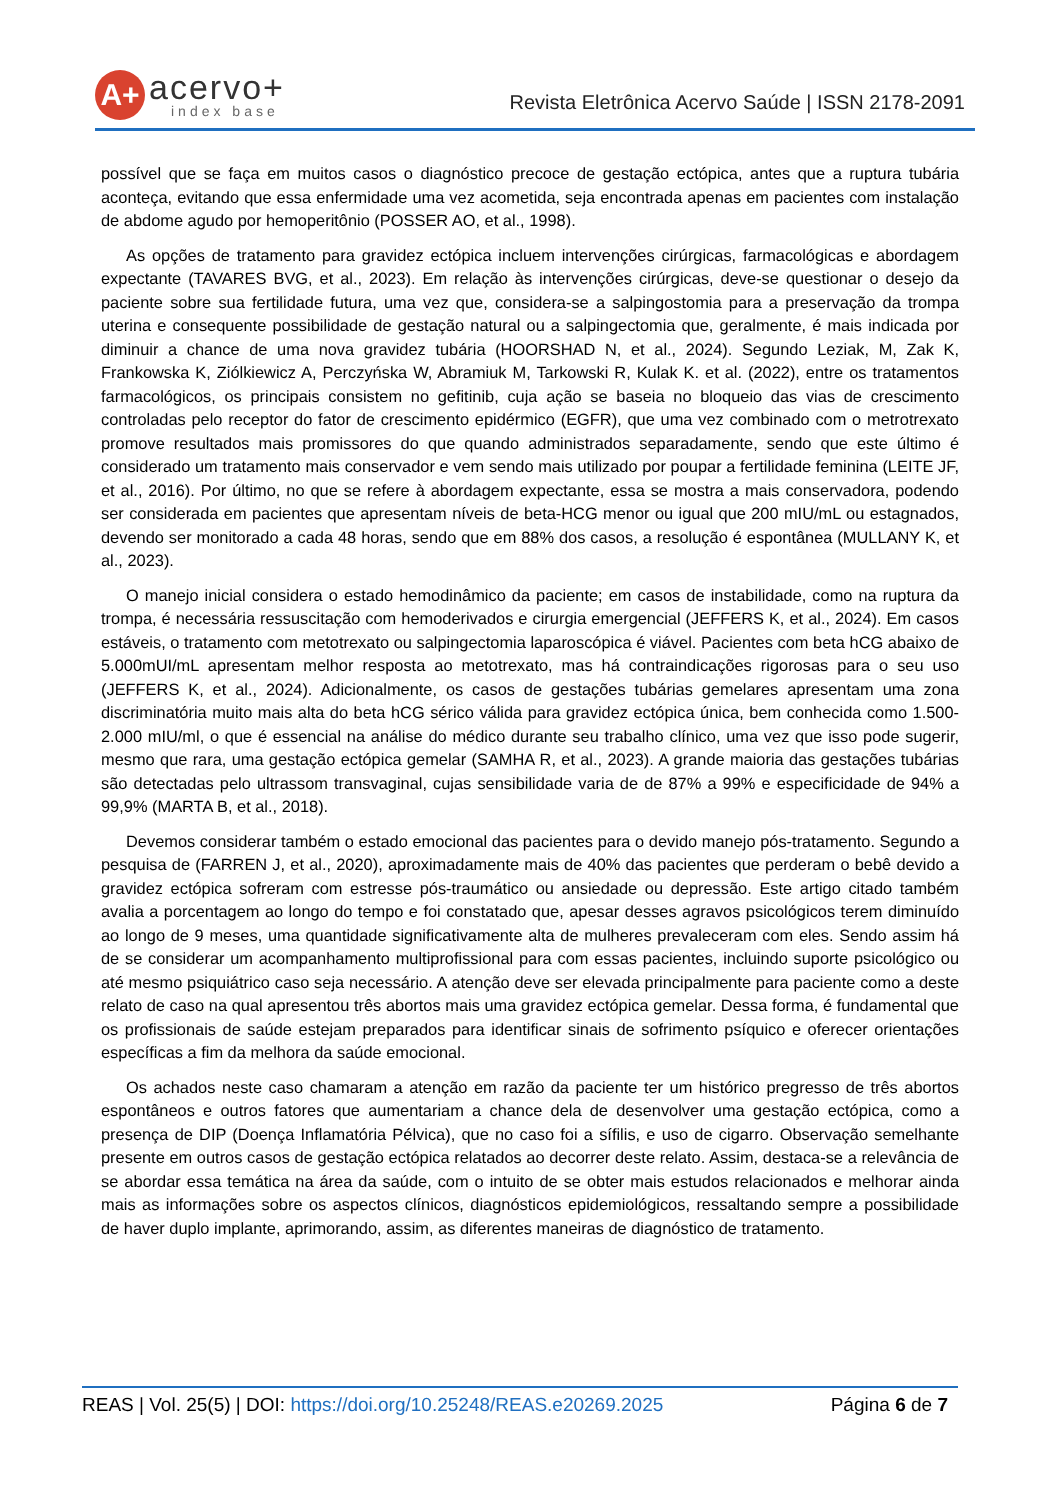A+
acervo+
index base
Revista Eletrônica Acervo Saúde | ISSN 2178-2091
possível que se faça em muitos casos o diagnóstico precoce de gestação ectópica, antes que a ruptura tubária aconteça, evitando que essa enfermidade uma vez acometida, seja encontrada apenas em pacientes com instalação de abdome agudo por hemoperitônio (POSSER AO, et al., 1998).
As opções de tratamento para gravidez ectópica incluem intervenções cirúrgicas, farmacológicas e abordagem expectante (TAVARES BVG, et al., 2023). Em relação às intervenções cirúrgicas, deve-se questionar o desejo da paciente sobre sua fertilidade futura, uma vez que, considera-se a salpingostomia para a preservação da trompa uterina e consequente possibilidade de gestação natural ou a salpingectomia que, geralmente, é mais indicada por diminuir a chance de uma nova gravidez tubária (HOORSHAD N, et al., 2024). Segundo Leziak, M, Zak K, Frankowska K, Ziólkiewicz A, Perczyńska W, Abramiuk M, Tarkowski R, Kulak K. et al. (2022), entre os tratamentos farmacológicos, os principais consistem no gefitinib, cuja ação se baseia no bloqueio das vias de crescimento controladas pelo receptor do fator de crescimento epidérmico (EGFR), que uma vez combinado com o metrotrexato promove resultados mais promissores do que quando administrados separadamente, sendo que este último é considerado um tratamento mais conservador e vem sendo mais utilizado por poupar a fertilidade feminina (LEITE JF, et al., 2016). Por último, no que se refere à abordagem expectante, essa se mostra a mais conservadora, podendo ser considerada em pacientes que apresentam níveis de beta-HCG menor ou igual que 200 mIU/mL ou estagnados, devendo ser monitorado a cada 48 horas, sendo que em 88% dos casos, a resolução é espontânea (MULLANY K, et al., 2023).
O manejo inicial considera o estado hemodinâmico da paciente; em casos de instabilidade, como na ruptura da trompa, é necessária ressuscitação com hemoderivados e cirurgia emergencial (JEFFERS K, et al., 2024). Em casos estáveis, o tratamento com metotrexato ou salpingectomia laparoscópica é viável. Pacientes com beta hCG abaixo de 5.000mUI/mL apresentam melhor resposta ao metotrexato, mas há contraindicações rigorosas para o seu uso (JEFFERS K, et al., 2024). Adicionalmente, os casos de gestações tubárias gemelares apresentam uma zona discriminatória muito mais alta do beta hCG sérico válida para gravidez ectópica única, bem conhecida como 1.500-2.000 mIU/ml, o que é essencial na análise do médico durante seu trabalho clínico, uma vez que isso pode sugerir, mesmo que rara, uma gestação ectópica gemelar (SAMHA R, et al., 2023). A grande maioria das gestações tubárias são detectadas pelo ultrassom transvaginal, cujas sensibilidade varia de de 87% a 99% e especificidade de 94% a 99,9% (MARTA B, et al., 2018).
Devemos considerar também o estado emocional das pacientes para o devido manejo pós-tratamento. Segundo a pesquisa de (FARREN J, et al., 2020), aproximadamente mais de 40% das pacientes que perderam o bebê devido a gravidez ectópica sofreram com estresse pós-traumático ou ansiedade ou depressão. Este artigo citado também avalia a porcentagem ao longo do tempo e foi constatado que, apesar desses agravos psicológicos terem diminuído ao longo de 9 meses, uma quantidade significativamente alta de mulheres prevaleceram com eles. Sendo assim há de se considerar um acompanhamento multiprofissional para com essas pacientes, incluindo suporte psicológico ou até mesmo psiquiátrico caso seja necessário. A atenção deve ser elevada principalmente para paciente como a deste relato de caso na qual apresentou três abortos mais uma gravidez ectópica gemelar. Dessa forma, é fundamental que os profissionais de saúde estejam preparados para identificar sinais de sofrimento psíquico e oferecer orientações específicas a fim da melhora da saúde emocional.
Os achados neste caso chamaram a atenção em razão da paciente ter um histórico pregresso de três abortos espontâneos e outros fatores que aumentariam a chance dela de desenvolver uma gestação ectópica, como a presença de DIP (Doença Inflamatória Pélvica), que no caso foi a sífilis, e uso de cigarro. Observação semelhante presente em outros casos de gestação ectópica relatados ao decorrer deste relato. Assim, destaca-se a relevância de se abordar essa temática na área da saúde, com o intuito de se obter mais estudos relacionados e melhorar ainda mais as informações sobre os aspectos clínicos, diagnósticos epidemiológicos, ressaltando sempre a possibilidade de haver duplo implante, aprimorando, assim, as diferentes maneiras de diagnóstico de tratamento.
REAS | Vol. 25(5) | DOI: https://doi.org/10.25248/REAS.e20269.2025
Página 6 de 7